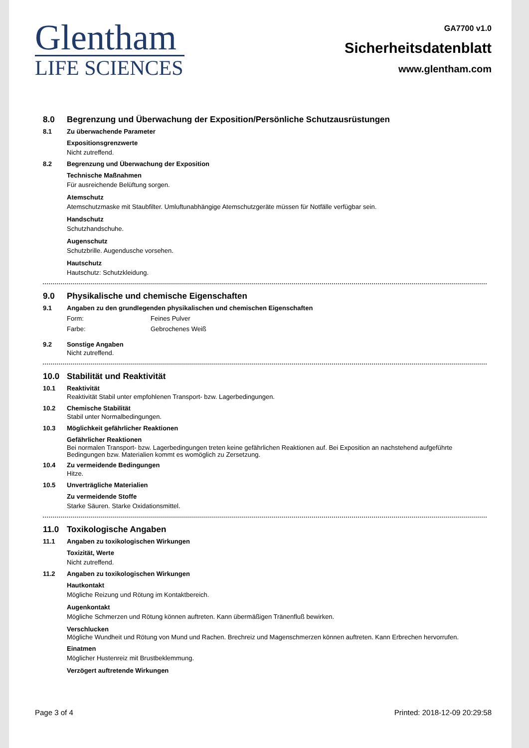Glentham
LIFE SCIENCES
GA7700 v1.0
Sicherheitsdatenblatt
www.glentham.com
8.0 Begrenzung und Überwachung der Exposition/Persönliche Schutzausrüstungen
8.1 Zu überwachende Parameter
Expositionsgrenzwerte
Nicht zutreffend.
8.2 Begrenzung und Überwachung der Exposition
Technische Maßnahmen
Für ausreichende Belüftung sorgen.
Atemschutz
Atemschutzmaske mit Staubfilter. Umluftunabhängige Atemschutzgeräte müssen für Notfälle verfügbar sein.
Handschutz
Schutzhandschuhe.
Augenschutz
Schutzbrille. Augendusche vorsehen.
Hautschutz
Hautschutz: Schutzkleidung.
9.0 Physikalische und chemische Eigenschaften
9.1 Angaben zu den grundlegenden physikalischen und chemischen Eigenschaften
Form: Feines Pulver
Farbe: Gebrochenes Weiß
9.2 Sonstige Angaben
Nicht zutreffend.
10.0 Stabilität und Reaktivität
10.1 Reaktivität
Reaktivität Stabil unter empfohlenen Transport- bzw. Lagerbedingungen.
10.2 Chemische Stabilität
Stabil unter Normalbedingungen.
10.3 Möglichkeit gefährlicher Reaktionen
Gefährlicher Reaktionen
Bei normalen Transport- bzw. Lagerbedingungen treten keine gefährlichen Reaktionen auf. Bei Exposition an nachstehend aufgeführte Bedingungen bzw. Materialien kommt es womöglich zu Zersetzung.
10.4 Zu vermeidende Bedingungen
Hitze.
10.5 Unverträgliche Materialien
Zu vermeidende Stoffe
Starke Säuren. Starke Oxidationsmittel.
11.0 Toxikologische Angaben
11.1 Angaben zu toxikologischen Wirkungen
Toxizität, Werte
Nicht zutreffend.
11.2 Angaben zu toxikologischen Wirkungen
Hautkontakt
Mögliche Reizung und Rötung im Kontaktbereich.
Augenkontakt
Mögliche Schmerzen und Rötung können auftreten. Kann übermäßigen Tränenfluß bewirken.
Verschlucken
Mögliche Wundheit und Rötung von Mund und Rachen. Brechreiz und Magenschmerzen können auftreten. Kann Erbrechen hervorrufen.
Einatmen
Möglicher Hustenreiz mit Brustbeklemmung.
Verzögert auftretende Wirkungen
Page 3 of 4 Printed: 2018-12-09 20:29:58